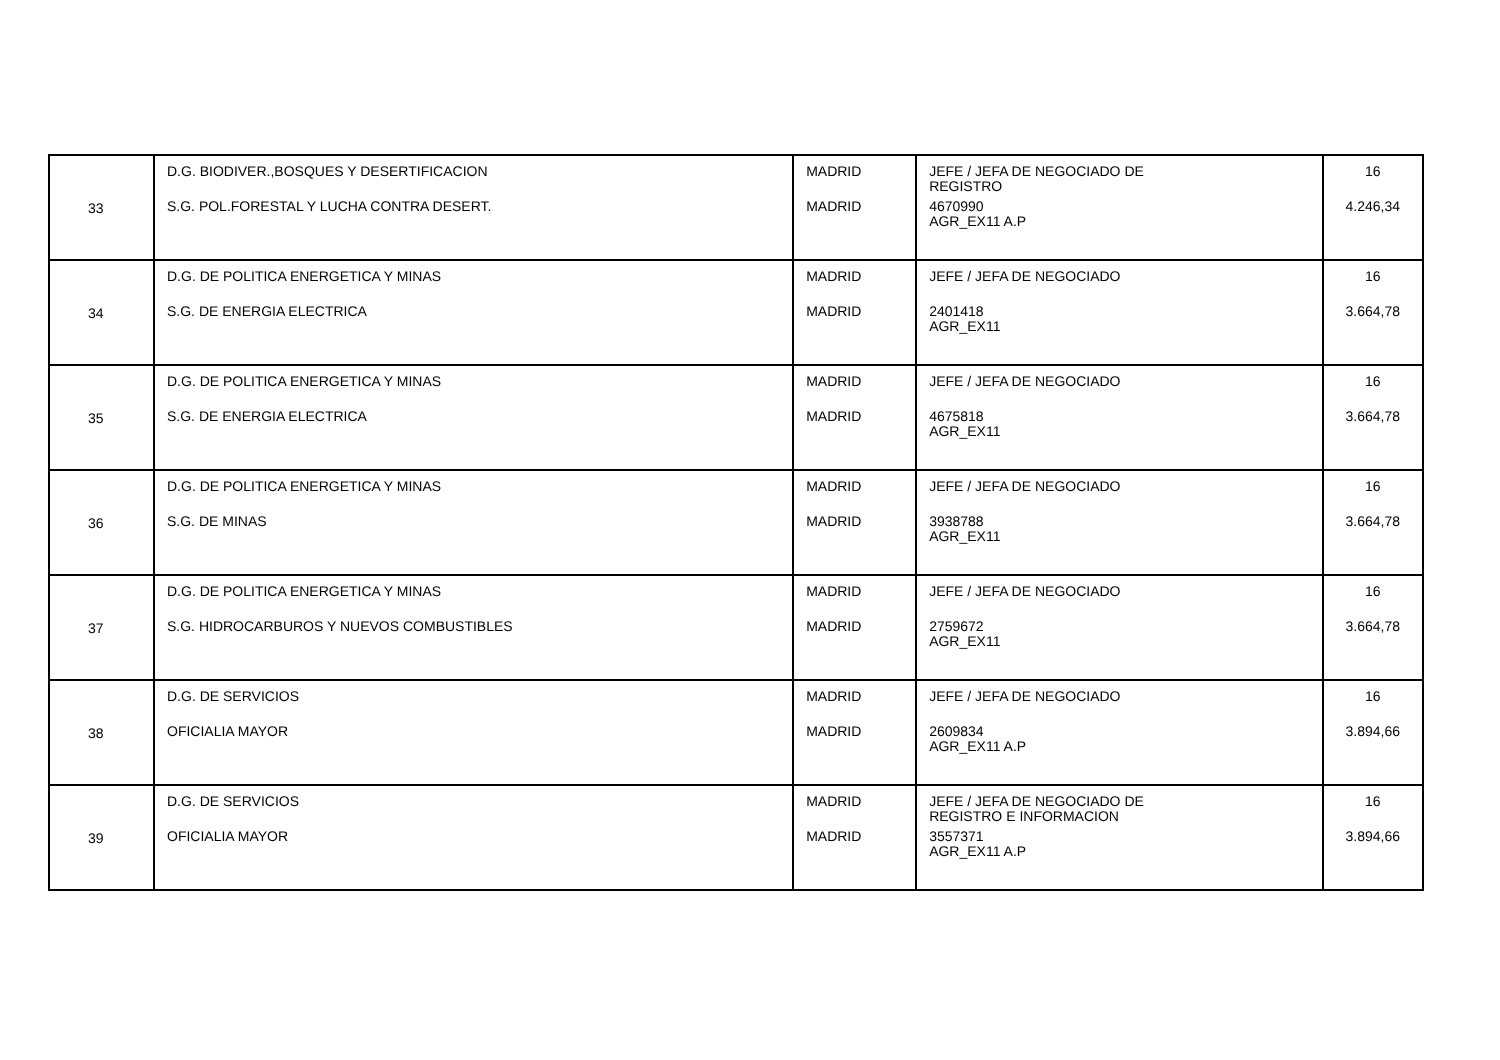| 33 | D.G. BIODIVER.,BOSQUES Y DESERTIFICACION S.G. POL.FORESTAL Y LUCHA CONTRA DESERT. | MADRID MADRID | JEFE / JEFA DE NEGOCIADO DE REGISTRO 4670990 AGR_EX11 A.P | 16 4.246,34 |
| 34 | D.G. DE POLITICA ENERGETICA Y MINAS S.G. DE ENERGIA ELECTRICA | MADRID MADRID | JEFE / JEFA DE NEGOCIADO 2401418 AGR_EX11 | 16 3.664,78 |
| 35 | D.G. DE POLITICA ENERGETICA Y MINAS S.G. DE ENERGIA ELECTRICA | MADRID MADRID | JEFE / JEFA DE NEGOCIADO 4675818 AGR_EX11 | 16 3.664,78 |
| 36 | D.G. DE POLITICA ENERGETICA Y MINAS S.G. DE MINAS | MADRID MADRID | JEFE / JEFA DE NEGOCIADO 3938788 AGR_EX11 | 16 3.664,78 |
| 37 | D.G. DE POLITICA ENERGETICA Y MINAS S.G. HIDROCARBUROS Y NUEVOS COMBUSTIBLES | MADRID MADRID | JEFE / JEFA DE NEGOCIADO 2759672 AGR_EX11 | 16 3.664,78 |
| 38 | D.G. DE SERVICIOS OFICIALIA MAYOR | MADRID MADRID | JEFE / JEFA DE NEGOCIADO 2609834 AGR_EX11 A.P | 16 3.894,66 |
| 39 | D.G. DE SERVICIOS OFICIALIA MAYOR | MADRID MADRID | JEFE / JEFA DE NEGOCIADO DE REGISTRO E INFORMACION 3557371 AGR_EX11 A.P | 16 3.894,66 |